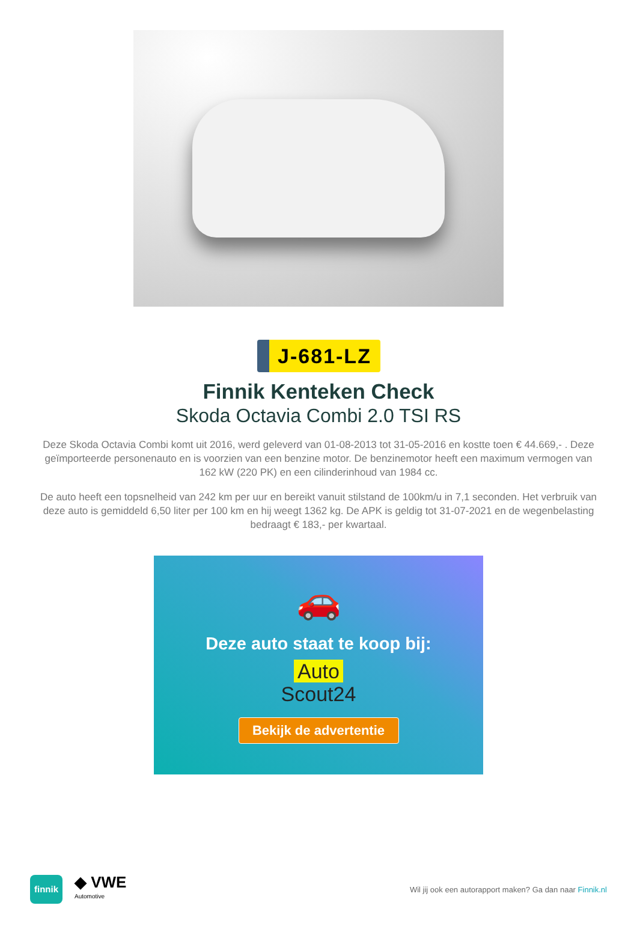J-681-LZ
Finnik Kenteken Check
Skoda Octavia Combi 2.0 TSI RS
Deze Skoda Octavia Combi komt uit 2016, werd geleverd van 01-08-2013 tot 31-05-2016 en kostte toen € 44.669,- . Deze geïmporteerde personenauto en is voorzien van een benzine motor. De benzinemotor heeft een maximum vermogen van 162 kW (220 PK) en een cilinderinhoud van 1984 cc.
De auto heeft een topsnelheid van 242 km per uur en bereikt vanuit stilstand de 100km/u in 7,1 seconden. Het verbruik van deze auto is gemiddeld 6,50 liter per 100 km en hij weegt 1362 kg. De APK is geldig tot 31-07-2021 en de wegenbelasting bedraagt € 183,- per kwartaal.
🚗
Deze auto staat te koop bij:
Auto
Scout24
Bekijk de advertentie
finnik
◆ VWE
Automotive
Wil jij ook een autorapport maken? Ga dan naar Finnik.nl